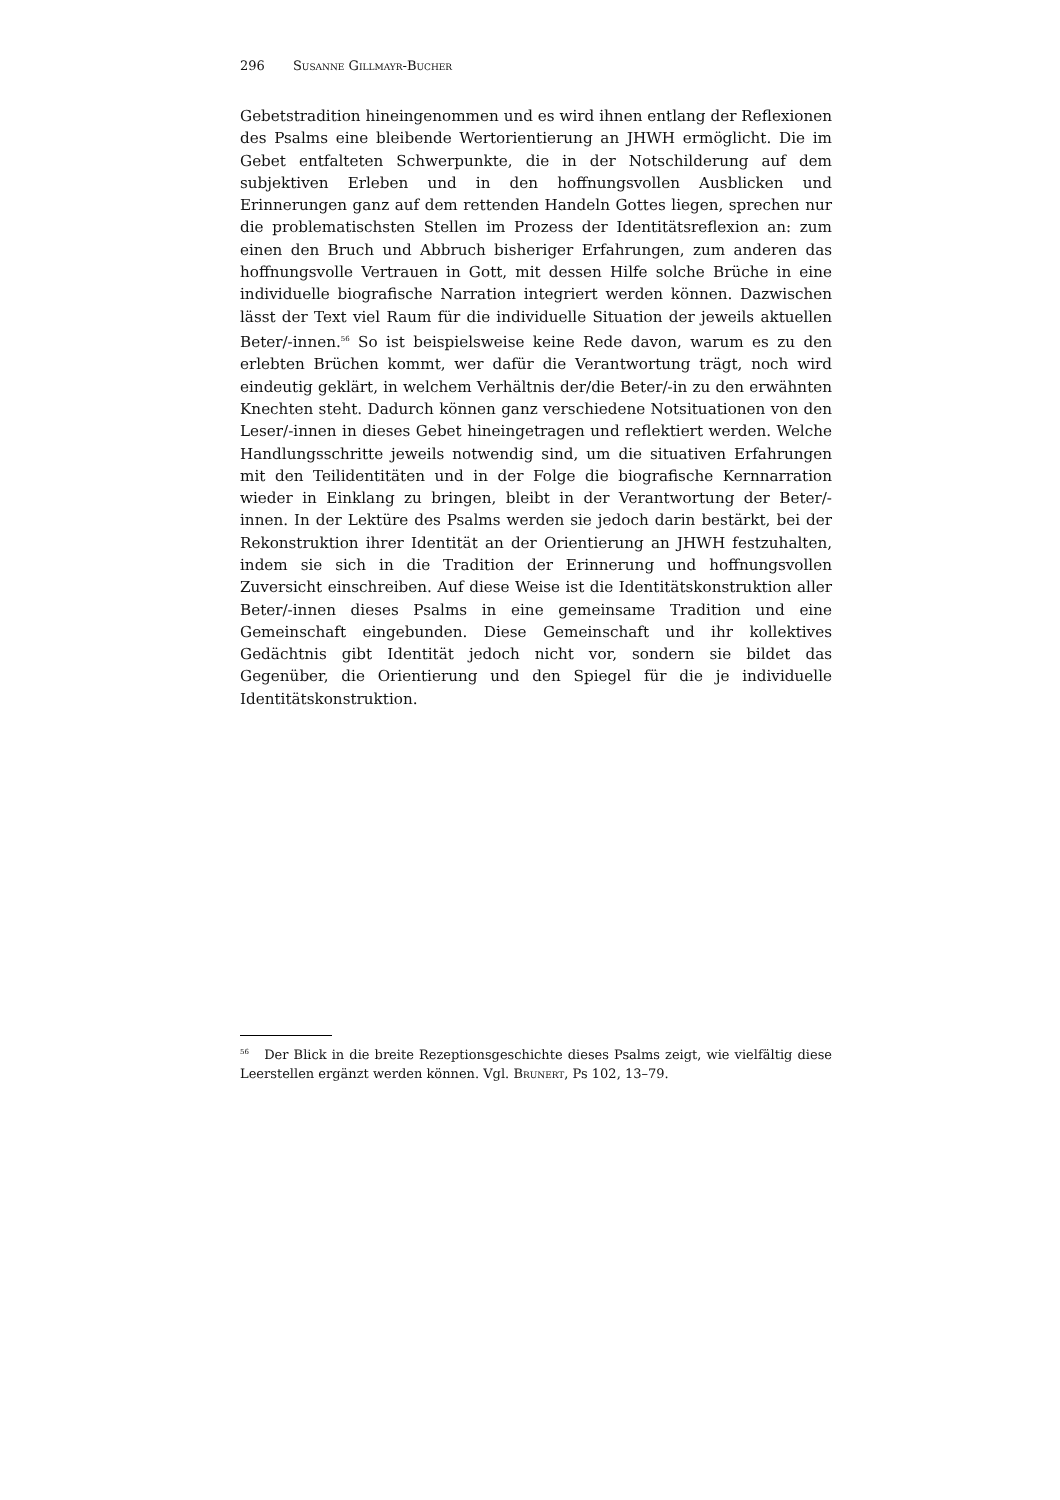296 Susanne Gillmayr-Bucher
Gebetstradition hineingenommen und es wird ihnen entlang der Reflexionen des Psalms eine bleibende Wertorientierung an JHWH ermöglicht. Die im Gebet entfalteten Schwerpunkte, die in der Notschilderung auf dem subjektiven Erleben und in den hoffnungsvollen Ausblicken und Erinnerungen ganz auf dem rettenden Handeln Gottes liegen, sprechen nur die problematischsten Stellen im Prozess der Identitätsreflexion an: zum einen den Bruch und Abbruch bisheriger Erfahrungen, zum anderen das hoffnungsvolle Vertrauen in Gott, mit dessen Hilfe solche Brüche in eine individuelle biografische Narration integriert werden können. Dazwischen lässt der Text viel Raum für die individuelle Situation der jeweils aktuellen Beter/-innen.<sup>56</sup> So ist beispielsweise keine Rede davon, warum es zu den erlebten Brüchen kommt, wer dafür die Verantwortung trägt, noch wird eindeutig geklärt, in welchem Verhältnis der/die Beter/-in zu den erwähnten Knechten steht. Dadurch können ganz verschiedene Notsituationen von den Leser/-innen in dieses Gebet hineingetragen und reflektiert werden. Welche Handlungsschritte jeweils notwendig sind, um die situativen Erfahrungen mit den Teilidentitäten und in der Folge die biografische Kernnarration wieder in Einklang zu bringen, bleibt in der Verantwortung der Beter/-innen. In der Lektüre des Psalms werden sie jedoch darin bestärkt, bei der Rekonstruktion ihrer Identität an der Orientierung an JHWH festzuhalten, indem sie sich in die Tradition der Erinnerung und hoffnungsvollen Zuversicht einschreiben. Auf diese Weise ist die Identitätskonstruktion aller Beter/-innen dieses Psalms in eine gemeinsame Tradition und eine Gemeinschaft eingebunden. Diese Gemeinschaft und ihr kollektives Gedächtnis gibt Identität jedoch nicht vor, sondern sie bildet das Gegenüber, die Orientierung und den Spiegel für die je individuelle Identitätskonstruktion.
<sup>56</sup> Der Blick in die breite Rezeptionsgeschichte dieses Psalms zeigt, wie vielfältig diese Leerstellen ergänzt werden können. Vgl. Brunert, Ps 102, 13–79.